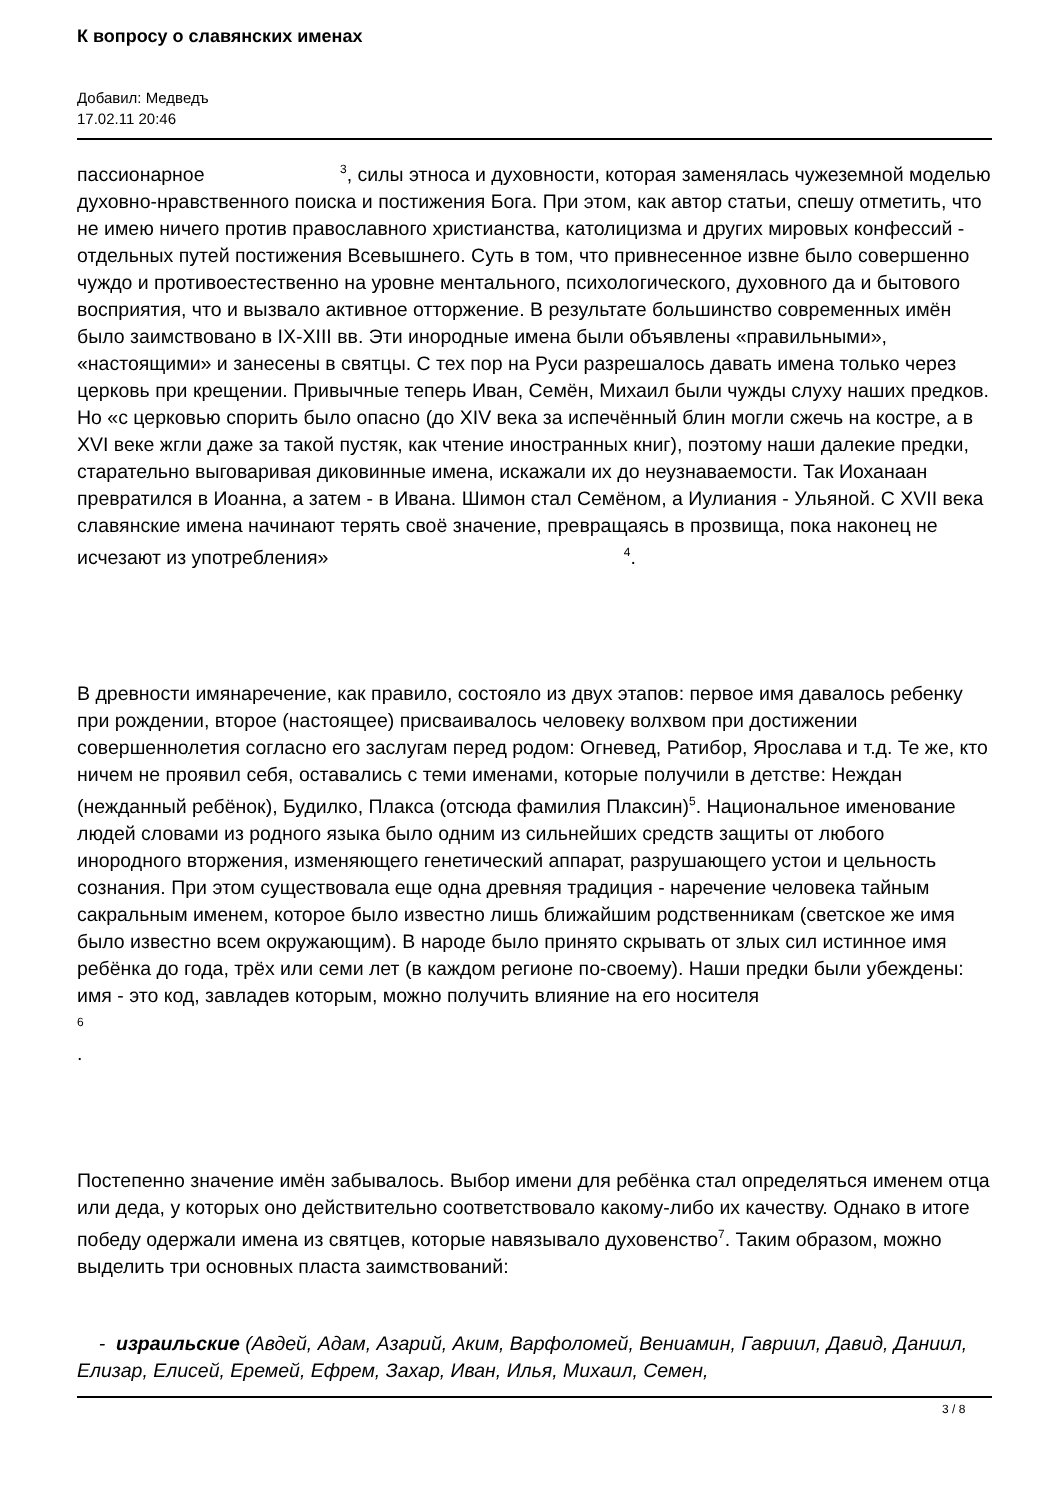К вопросу о славянских именах
Добавил: Медведъ
17.02.11 20:46
пассионарное <sup>3</sup>, силы этноса и духовности, которая заменялась чужеземной моделью духовно-нравственного поиска и постижения Бога. При этом, как автор статьи, спешу отметить, что не имею ничего против православного христианства, католицизма и других мировых конфессий - отдельных путей постижения Всевышнего. Суть в том, что привнесенное извне было совершенно чуждо и противоестественно на уровне ментального, психологического, духовного да и бытового восприятия, что и вызвало активное отторжение. В результате большинство современных имён было заимствовано в IX-XIII вв. Эти инородные имена были объявлены «правильными», «настоящими» и занесены в святцы. С тех пор на Руси разрешалось давать имена только через церковь при крещении. Привычные теперь Иван, Семён, Михаил были чужды слуху наших предков. Но «с церковью спорить было опасно (до XIV века за испечённый блин могли сжечь на костре, а в XVI веке жгли даже за такой пустяк, как чтение иностранных книг), поэтому наши далекие предки, старательно выговаривая диковинные имена, искажали их до неузнаваемости. Так Иоханаан превратился в Иоанна, а затем - в Ивана. Шимон стал Семёном, а Иулиания - Ульяной. С XVII века славянские имена начинают терять своё значение, превращаясь в прозвища, пока наконец не исчезают из употребления» <sup>4</sup>.
В древности имянаречение, как правило, состояло из двух этапов: первое имя давалось ребенку при рождении, второе (настоящее) присваивалось человеку волхвом при достижении совершеннолетия согласно его заслугам перед родом: Огневед, Ратибор, Ярослава и т.д. Те же, кто ничем не проявил себя, оставались с теми именами, которые получили в детстве: Неждан (нежданный ребёнок), Будилко, Плакса (отсюда фамилия Плаксин)<sup>5</sup>. Национальное именование людей словами из родного языка было одним из сильнейших средств защиты от любого инородного вторжения, изменяющего генетический аппарат, разрушающего устои и цельность сознания. При этом существовала еще одна древняя традиция - наречение человека тайным сакральным именем, которое было известно лишь ближайшим родственникам (светское же имя было известно всем окружающим). В народе было принято скрывать от злых сил истинное имя ребёнка до года, трёх или семи лет (в каждом регионе по-своему). Наши предки были убеждены: имя - это код, завладев которым, можно получить влияние на его носителя
<sup>6</sup>
.
Постепенно значение имён забывалось. Выбор имени для ребёнка стал определяться именем отца или деда, у которых оно действительно соответствовало какому-либо их качеству. Однако в итоге победу одержали имена из святцев, которые навязывало духовенство<sup>7</sup>. Таким образом, можно выделить три основных пласта заимствований:
- израильские (Авдей, Адам, Азарий, Аким, Варфоломей, Вениамин, Гавриил, Давид, Даниил, Елизар, Елисей, Еремей, Ефрем, Захар, Иван, Илья, Михаил, Семен,
3 / 8